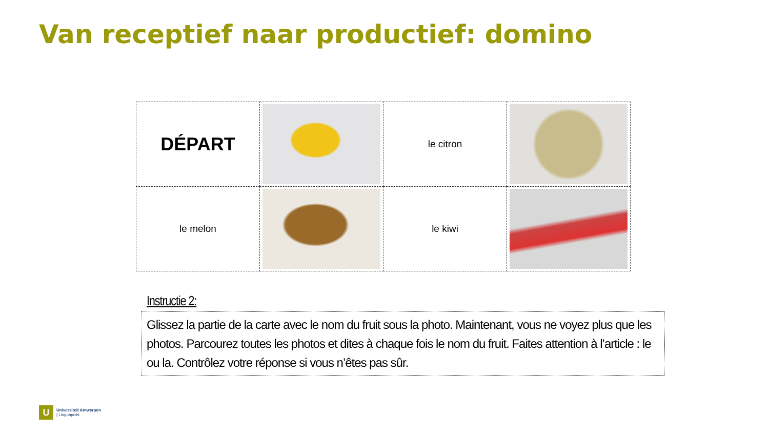Van receptief naar productief: domino
| DÉPART | | le citron | |
| le melon | | le kiwi | |
Instructie 2:
Glissez la partie de la carte avec le nom du fruit sous la photo. Maintenant, vous ne voyez plus que les photos. Parcourez toutes les photos et dites à chaque fois le nom du fruit. Faites attention à l’article : le ou la. Contrôlez votre réponse si vous n’êtes pas sûr.
U
Universiteit Antwerpen
| Linguapolis